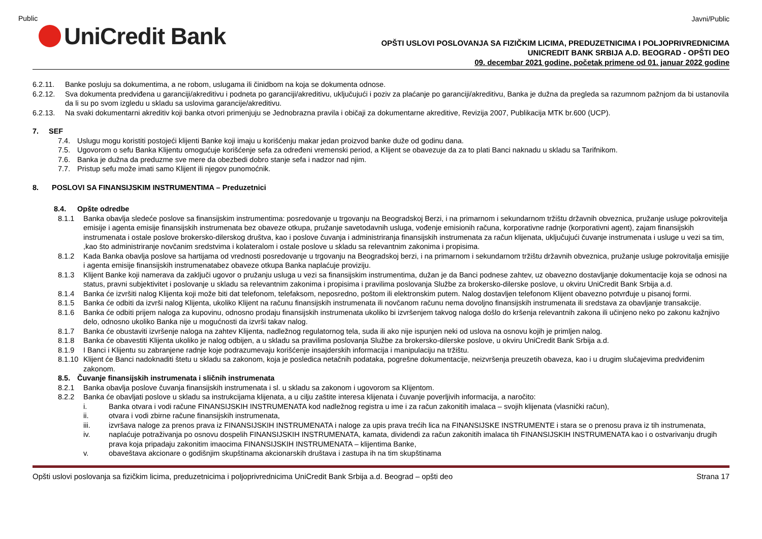Public
UniCredit Bank
Javni/Public
OPŠTI USLOVI POSLOVANJA SA FIZIČKIM LICIMA, PREDUZETNICIMA I POLJOPRIVREDNICIMA
UNICREDIT BANK SRBIJA A.D. BEOGRAD - OPŠTI DEO
09. decembar 2021 godine, početak primene od 01. januar 2022 godine
6.2.11. Banke posluju sa dokumentima, a ne robom, uslugama ili činidbom na koja se dokumenta odnose.
6.2.12. Sva dokumenta predviđena u garanciji/akreditivu i podneta po garanciji/akreditivu, uključujući i poziv za plaćanje po garanciji/akreditivu, Banka je dužna da pregleda sa razumnom pažnjom da bi ustanovila da li su po svom izgledu u skladu sa uslovima garancije/akreditivu.
6.2.13. Na svaki dokumentarni akreditiv koji banka otvori primenjuju se Jednobrazna pravila i običaji za dokumentarne akreditive, Revizija 2007, Publikacija MTK br.600 (UCP).
7. SEF
7.4. Uslugu mogu koristiti postojeći klijenti Banke koji imaju u korišćenju makar jedan proizvod banke duže od godinu dana.
7.5. Ugovorom o sefu Banka Klijentu omogućuje korišćenje sefa za određeni vremenski period, a Klijent se obavezuje da za to plati Banci naknadu u skladu sa Tarifnikom.
7.6. Banka je dužna da preduzme sve mere da obezbedi dobro stanje sefa i nadzor nad njim.
7.7. Pristup sefu može imati samo Klijent ili njegov punomoćnik.
8. POSLOVI SA FINANSIJSKIM INSTRUMENTIMA – Preduzetnici
8.4. Opšte odredbe
8.1.1 Banka obavlja sledeće poslove sa finansijskim instrumentima: posredovanje u trgovanju na Beogradskoj Berzi, i na primarnom i sekundarnom tržištu državnih obveznica, pružanje usluge pokrovitelja emisije i agenta emisije finansijskih instrumenata bez obaveze otkupa, pružanje savetodavnih usluga, vođenje emisionih računa, korporativne radnje (korporativni agent), zajam finansijskih instrumenata i ostale poslove brokersko-dilerskog društva, kao i poslove čuvanja i administriranja finansijskih instrumenata za račun klijenata, uključujući čuvanje instrumenata i usluge u vezi sa tim, ,kao što administriranje novčanim sredstvima i kolateralom i ostale poslove u skladu sa relevantnim zakonima i propisima.
8.1.2 Kada Banka obavlja poslove sa hartijama od vrednosti posredovanje u trgovanju na Beogradskoj berzi, i na primarnom i sekundarnom tržištu državnih obveznica, pružanje usluge pokrovitalja emisjije i agenta emisije finansijskih instrumenatabez obaveze otkupa Banka naplaćuje proviziju.
8.1.3 Klijent Banke koji namerava da zaključi ugovor o pružanju usluga u vezi sa finansijskim instrumentima, dužan je da Banci podnese zahtev, uz obavezno dostavljanje dokumentacije koja se odnosi na status, pravni subjektivitet i poslovanje u skladu sa relevantnim zakonima i propisima i pravilima poslovanja Službe za brokersko-dilerske poslove, u okviru UniCredit Bank Srbija a.d.
8.1.4 Banka će izvršiti nalog Klijenta koji može biti dat telefonom, telefaksom, neposredno, poštom ili elektronskim putem. Nalog dostavljen telefonom Klijent obavezno potvrđuje u pisanoj formi.
8.1.5 Banka će odbiti da izvrši nalog Klijenta, ukoliko Klijent na računu finansijskih instrumenata ili novčanom računu nema dovoljno finansijskih instrumenata ili sredstava za obavljanje transakcije.
8.1.6 Banka će odbiti prijem naloga za kupovinu, odnosno prodaju finansijskih instrumenata ukoliko bi izvršenjem takvog naloga došlo do kršenja relevantnih zakona ili učinjeno neko po zakonu kažnjivo delo, odnosno ukoliko Banka nije u mogućnosti da izvrši takav nalog.
8.1.7 Banka će obustaviti izvršenje naloga na zahtev Klijenta, nadležnog regulatornog tela, suda ili ako nije ispunjen neki od uslova na osnovu kojih je primljen nalog.
8.1.8 Banka će obavestiti Klijenta ukoliko je nalog odbijen, a u skladu sa pravilima poslovanja Službe za brokersko-dilerske poslove, u okviru UniCredit Bank Srbija a.d.
8.1.9 I Banci i Klijentu su zabranjene radnje koje podrazumevaju korišćenje insajderskih informacija i manipulaciju na tržištu.
8.1.10
Klijent će Banci nadoknaditi štetu u skladu sa zakonom, koja je posledica netačnih podataka, pogrešne dokumentacije, neizvršenja preuzetih obaveza, kao i u drugim slučajevima predviđenim zakonom.
8.5. Čuvanje finansijskih instrumenata i sličnih instrumenata
8.2.1 Banka obavlja poslove čuvanja finansijskih instrumenata i sl. u skladu sa zakonom i ugovorom sa Klijentom.
8.2.2 Banka će obavljati poslove u skladu sa instrukcijama klijenata, a u cilju zaštite interesa klijenata i čuvanje poverljivih informacija, a naročito:
i. Banka otvara i vodi račune FINANSIJSKIH INSTRUMENATA kod nadležnog registra u ime i za račun zakonitih imalaca – svojih klijenata (vlasnički račun),
ii. otvara i vodi zbirne račune finansijskih instrumenata,
iii. izvršava naloge za prenos prava iz FINANSIJSKIH INSTRUMENATA i naloge za upis prava trećih lica na FINANSIJSKE INSTRUMENTE i stara se o prenosu prava iz tih instrumenata,
iv. naplaćuje potraživanja po osnovu dospelih FINANSIJSKIH INSTRUMENATA, kamata, dividendi za račun zakonitih imalaca tih FINANSIJSKIH INSTRUMENATA kao i o ostvarivanju drugih prava koja pripadaju zakonitim imaocima FINANSIJSKIH INSTRUMENATA – klijentima Banke,
v. obaveštava akcionare o godišnjim skupštinama akcionarskih društava i zastupa ih na tim skupštinama
Opšti uslovi poslovanja sa fizičkim licima, preduzetnicima i poljoprivrednicima UniCredit Bank Srbija a.d. Beograd – opšti deo Strana 17